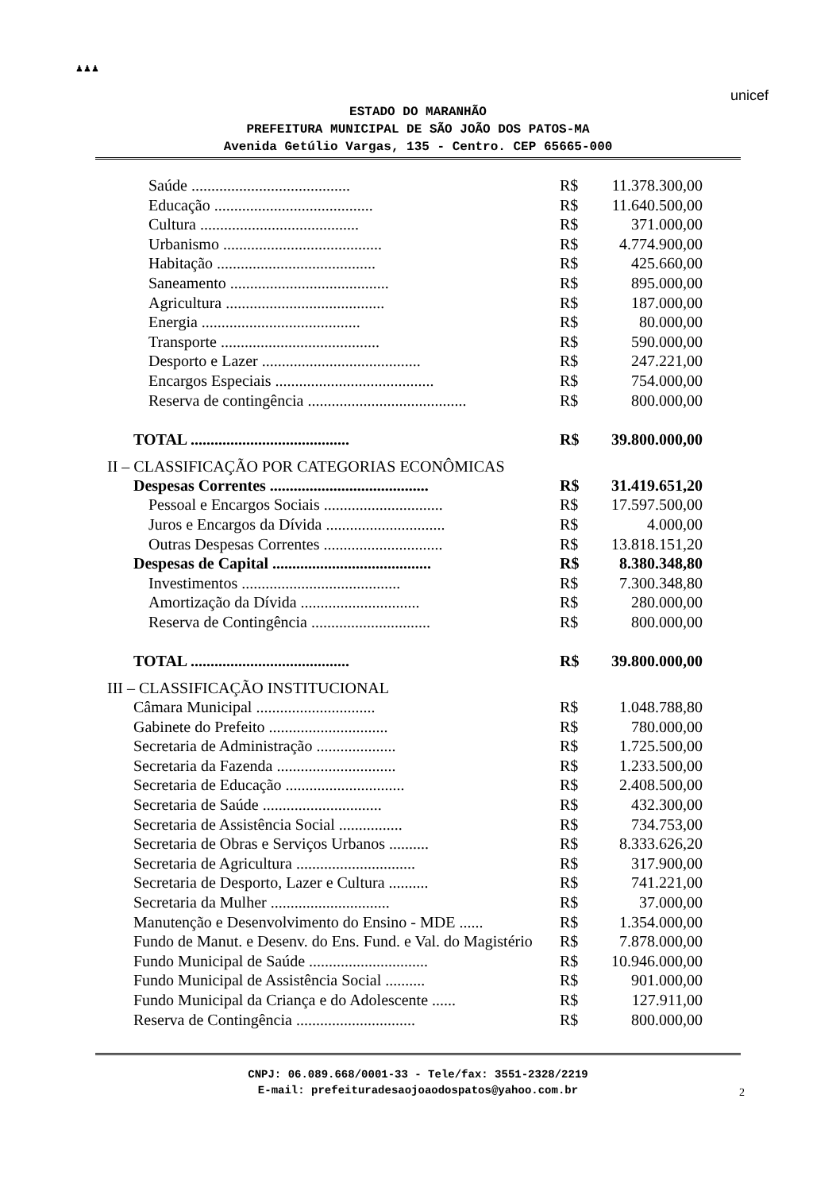♟♟♟
unicef
ESTADO DO MARANHÃO
PREFEITURA MUNICIPAL DE SÃO JOÃO DOS PATOS-MA
Avenida Getúlio Vargas, 135 - Centro. CEP 65665-000
| Saúde ........................................ | R$ | 11.378.300,00 |
| Educação ........................................ | R$ | 11.640.500,00 |
| Cultura ........................................ | R$ | 371.000,00 |
| Urbanismo ........................................ | R$ | 4.774.900,00 |
| Habitação ........................................ | R$ | 425.660,00 |
| Saneamento ........................................ | R$ | 895.000,00 |
| Agricultura ........................................ | R$ | 187.000,00 |
| Energia ........................................ | R$ | 80.000,00 |
| Transporte ........................................ | R$ | 590.000,00 |
| Desporto e Lazer ........................................ | R$ | 247.221,00 |
| Encargos Especiais ........................................ | R$ | 754.000,00 |
| Reserva de contingência ........................................ | R$ | 800.000,00 |
| TOTAL ........................................ | R$ | 39.800.000,00 |
II – CLASSIFICAÇÃO POR CATEGORIAS ECONÔMICAS
| Despesas Correntes ........................................ | R$ | 31.419.651,20 |
| Pessoal e Encargos Sociais .............................. | R$ | 17.597.500,00 |
| Juros e Encargos da Dívida .............................. | R$ | 4.000,00 |
| Outras Despesas Correntes .............................. | R$ | 13.818.151,20 |
| Despesas de Capital ........................................ | R$ | 8.380.348,80 |
| Investimentos ........................................ | R$ | 7.300.348,80 |
| Amortização da Dívida .............................. | R$ | 280.000,00 |
| Reserva de Contingência .............................. | R$ | 800.000,00 |
| TOTAL ........................................ | R$ | 39.800.000,00 |
III – CLASSIFICAÇÃO INSTITUCIONAL
| Câmara Municipal .............................. | R$ | 1.048.788,80 |
| Gabinete do Prefeito .............................. | R$ | 780.000,00 |
| Secretaria de Administração .................... | R$ | 1.725.500,00 |
| Secretaria da Fazenda .............................. | R$ | 1.233.500,00 |
| Secretaria de Educação .............................. | R$ | 2.408.500,00 |
| Secretaria de Saúde .............................. | R$ | 432.300,00 |
| Secretaria de Assistência Social ................ | R$ | 734.753,00 |
| Secretaria de Obras e Serviços Urbanos .......... | R$ | 8.333.626,20 |
| Secretaria de Agricultura .............................. | R$ | 317.900,00 |
| Secretaria de Desporto, Lazer e Cultura .......... | R$ | 741.221,00 |
| Secretaria da Mulher .............................. | R$ | 37.000,00 |
| Manutenção e Desenvolvimento do Ensino - MDE ...... | R$ | 1.354.000,00 |
| Fundo de Manut. e Desenv. do Ens. Fund. e Val. do Magistério | R$ | 7.878.000,00 |
| Fundo Municipal de Saúde .............................. | R$ | 10.946.000,00 |
| Fundo Municipal de Assistência Social .......... | R$ | 901.000,00 |
| Fundo Municipal da Criança e do Adolescente ...... | R$ | 127.911,00 |
| Reserva de Contingência .............................. | R$ | 800.000,00 |
2
CNPJ: 06.089.668/0001-33 - Tele/fax: 3551-2328/2219
E-mail: prefeituradesaojoaodospatos@yahoo.com.br